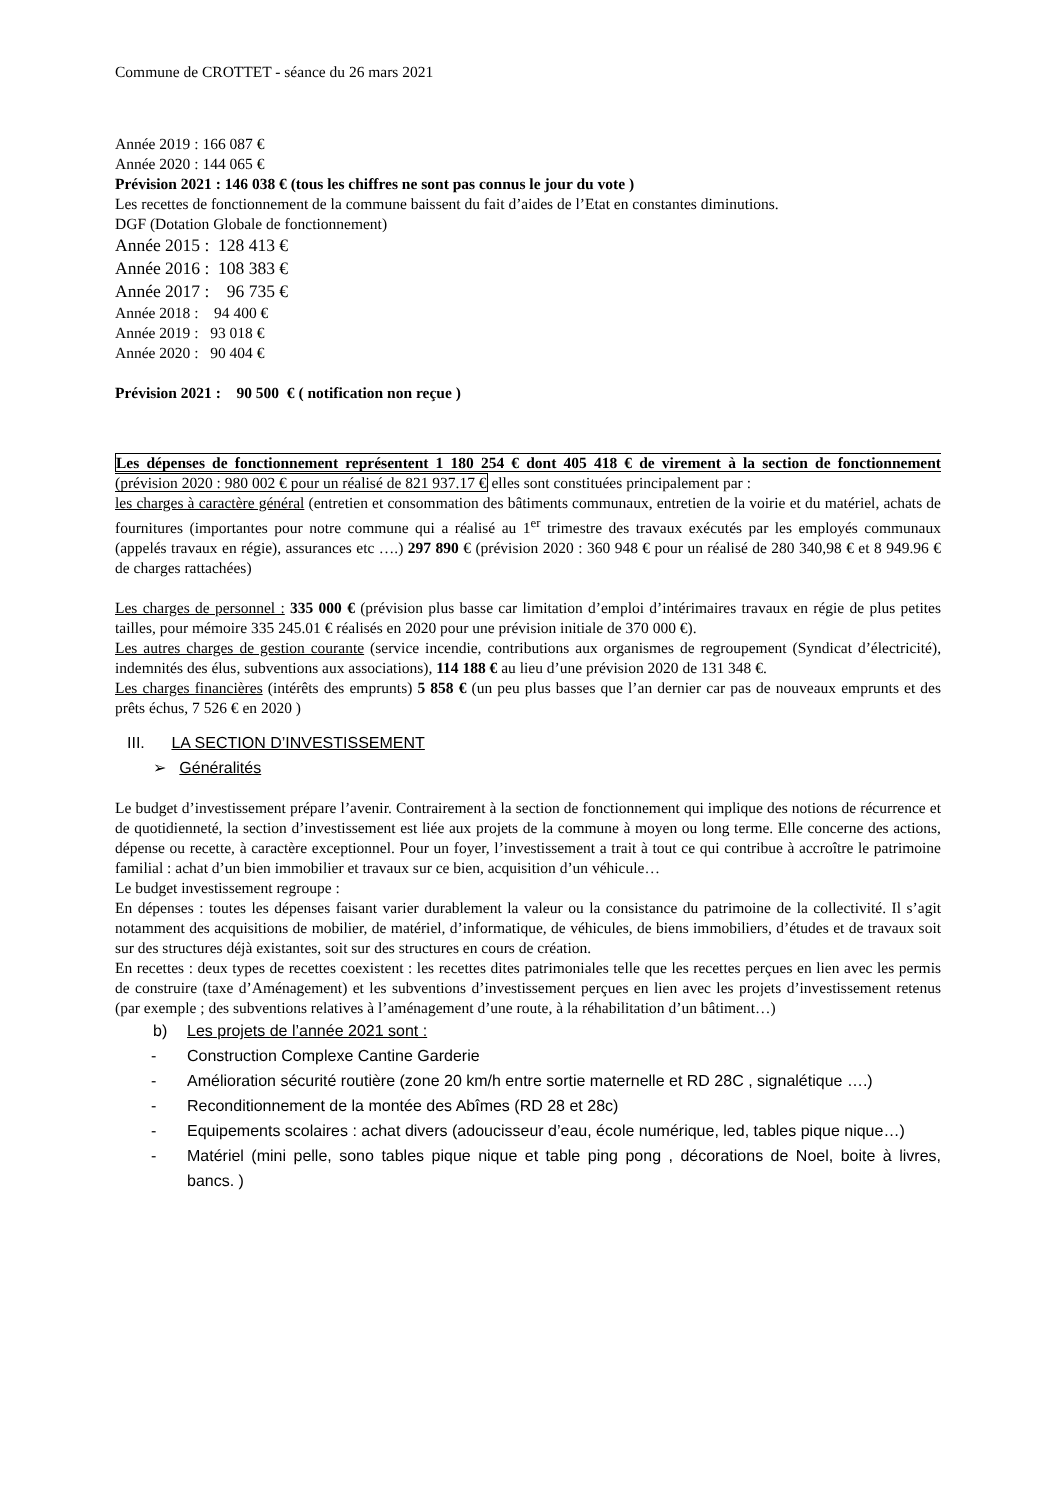Commune de CROTTET - séance du 26 mars 2021
Année 2019 : 166 087 €
Année 2020 : 144 065 €
Prévision 2021 : 146 038 € (tous les chiffres ne sont pas connus le jour du vote )
Les recettes de fonctionnement de la commune baissent du fait d’aides de l’Etat en constantes diminutions.
DGF (Dotation Globale de fonctionnement)
Année 2015 : 128 413 €
Année 2016 : 108 383 €
Année 2017 : 96 735 €
Année 2018 : 94 400 €
Année 2019 : 93 018 €
Année 2020 : 90 404 €
Prévision 2021 : 90 500 € ( notification non reçue )
Les dépenses de fonctionnement représentent 1 180 254 € dont 405 418 € de virement à la section de fonctionnement (prévision 2020 : 980 002 € pour un réalisé de 821 937.17 € elles sont constituées principalement par :
les charges à caractère général (entretien et consommation des bâtiments communaux, entretien de la voirie et du matériel, achats de fournitures (importantes pour notre commune qui a réalisé au 1<sup>er</sup> trimestre des travaux exécutés par les employés communaux (appelés travaux en régie), assurances etc ….) 297 890 € (prévision 2020 : 360 948 € pour un réalisé de 280 340,98 € et 8 949.96 € de charges rattachées)
Les charges de personnel : 335 000 € (prévision plus basse car limitation d’emploi d’intérimaires travaux en régie de plus petites tailles, pour mémoire 335 245.01 € réalisés en 2020 pour une prévision initiale de 370 000 €).
Les autres charges de gestion courante (service incendie, contributions aux organismes de regroupement (Syndicat d’électricité), indemnités des élus, subventions aux associations), 114 188 € au lieu d’une prévision 2020 de 131 348 €.
Les charges financières (intérêts des emprunts) 5 858 € (un peu plus basses que l’an dernier car pas de nouveaux emprunts et des prêts échus, 7 526 € en 2020 )
III. LA SECTION D’INVESTISSEMENT
➢ Généralités
Le budget d’investissement prépare l’avenir. Contrairement à la section de fonctionnement qui implique des notions de récurrence et de quotidienneté, la section d’investissement est liée aux projets de la commune à moyen ou long terme. Elle concerne des actions, dépense ou recette, à caractère exceptionnel. Pour un foyer, l’investissement a trait à tout ce qui contribue à accroître le patrimoine familial : achat d’un bien immobilier et travaux sur ce bien, acquisition d’un véhicule…
Le budget investissement regroupe :
En dépenses : toutes les dépenses faisant varier durablement la valeur ou la consistance du patrimoine de la collectivité. Il s’agit notamment des acquisitions de mobilier, de matériel, d’informatique, de véhicules, de biens immobiliers, d’études et de travaux soit sur des structures déjà existantes, soit sur des structures en cours de création.
En recettes : deux types de recettes coexistent : les recettes dites patrimoniales telle que les recettes perçues en lien avec les permis de construire (taxe d’Aménagement) et les subventions d’investissement perçues en lien avec les projets d’investissement retenus (par exemple ; des subventions relatives à l’aménagement d’une route, à la réhabilitation d’un bâtiment…)
b) Les projets de l’année 2021 sont :
- Construction Complexe Cantine Garderie
- Amélioration sécurité routière (zone 20 km/h entre sortie maternelle et RD 28C , signalétique ….)
- Reconditionnement de la montée des Abîmes (RD 28 et 28c)
- Equipements scolaires : achat divers (adoucisseur d’eau, école numérique, led, tables pique nique…)
- Matériel (mini pelle, sono tables pique nique et table ping pong , décorations de Noel, boite à livres, bancs. )